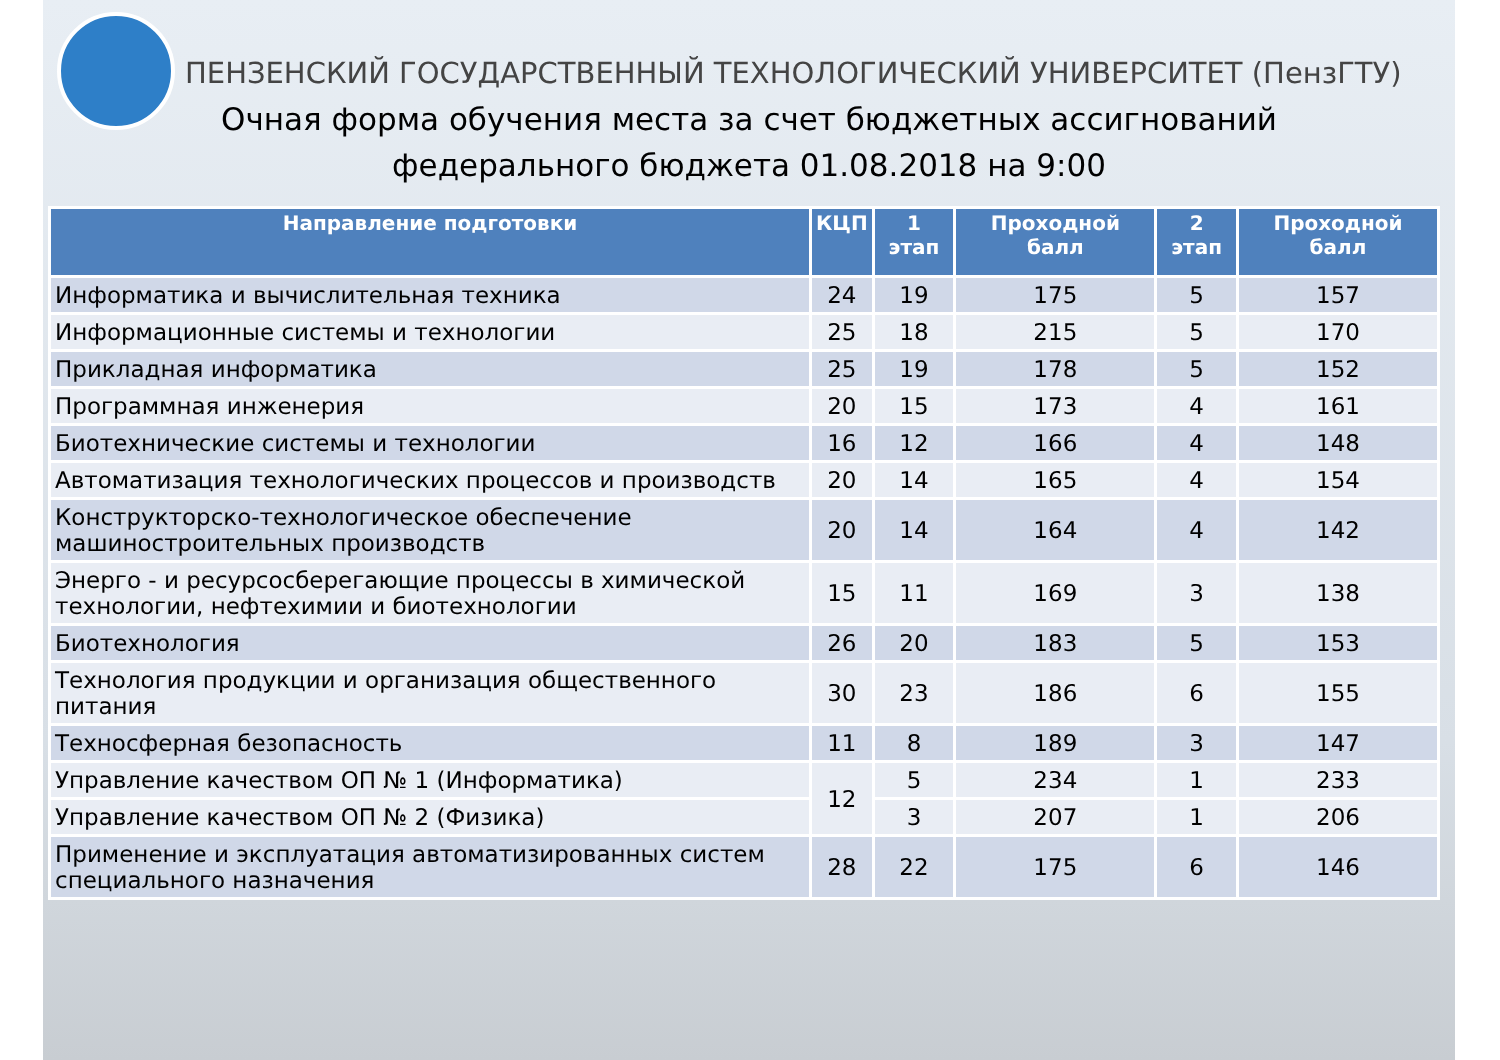ПЕНЗЕНСКИЙ ГОСУДАРСТВЕННЫЙ ТЕХНОЛОГИЧЕСКИЙ УНИВЕРСИТЕТ (ПензГТУ)
Очная форма обучения места за счет бюджетных ассигнований
федерального бюджета 01.08.2018 на 9:00
| Направление подготовки | КЦП | 1 этап | Проходной балл | 2 этап | Проходной балл |
| --- | --- | --- | --- | --- | --- |
| Информатика и вычислительная техника | 24 | 19 | 175 | 5 | 157 |
| Информационные системы и технологии | 25 | 18 | 215 | 5 | 170 |
| Прикладная информатика | 25 | 19 | 178 | 5 | 152 |
| Программная инженерия | 20 | 15 | 173 | 4 | 161 |
| Биотехнические системы и технологии | 16 | 12 | 166 | 4 | 148 |
| Автоматизация технологических процессов и производств | 20 | 14 | 165 | 4 | 154 |
| Конструкторско-технологическое обеспечение машиностроительных производств | 20 | 14 | 164 | 4 | 142 |
| Энерго - и ресурсосберегающие процессы в химической технологии, нефтехимии и биотехнологии | 15 | 11 | 169 | 3 | 138 |
| Биотехнология | 26 | 20 | 183 | 5 | 153 |
| Технология продукции и организация общественного питания | 30 | 23 | 186 | 6 | 155 |
| Техносферная безопасность | 11 | 8 | 189 | 3 | 147 |
| Управление качеством ОП № 1 (Информатика) | 12 | 5 | 234 | 1 | 233 |
| Управление качеством ОП № 2 (Физика) | | 3 | 207 | 1 | 206 |
| Применение и эксплуатация автоматизированных систем специального назначения | 28 | 22 | 175 | 6 | 146 |